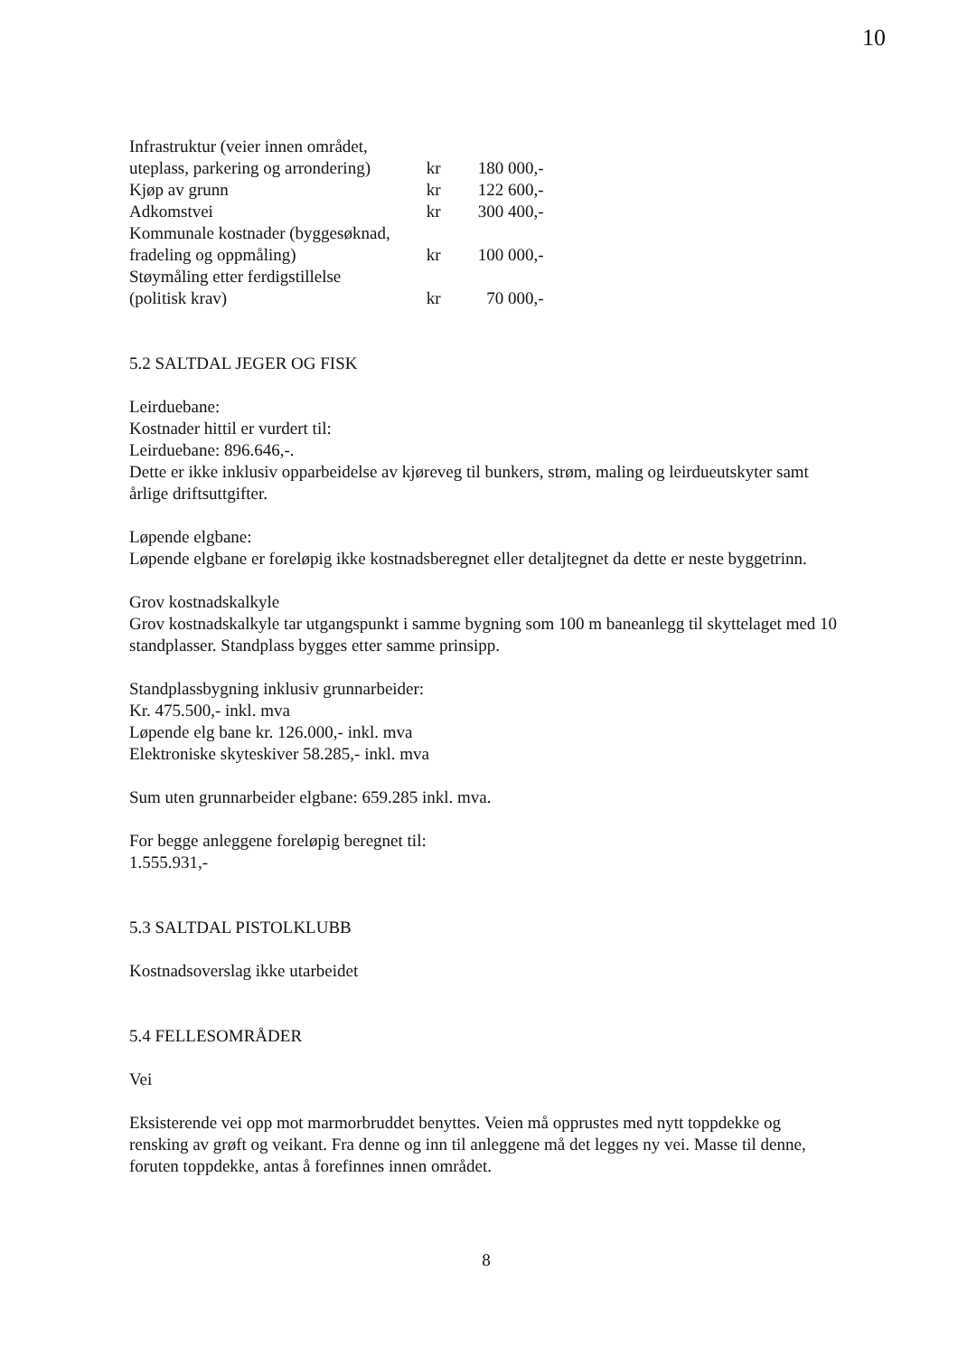10
| Infrastruktur (veier innen området, uteplass, parkering og arrondering) | kr | 180 000,- |
| Kjøp av grunn | kr | 122 600,- |
| Adkomstvei | kr | 300 400,- |
| Kommunale kostnader (byggesøknad, fradeling og oppmåling) | kr | 100 000,- |
| Støymåling etter ferdigstillelse (politisk krav) | kr | 70 000,- |
5.2 SALTDAL JEGER OG FISK
Leirduebane:
Kostnader hittil er vurdert til:
Leirduebane: 896.646,-.
Dette er ikke inklusiv opparbeidelse av kjøreveg til bunkers, strøm, maling og leirdueutskyter samt årlige driftsuttgifter.
Løpende elgbane:
Løpende elgbane er foreløpig ikke kostnadsberegnet eller detaljtegnet da dette er neste byggetrinn.
Grov kostnadskalkyle
Grov kostnadskalkyle tar utgangspunkt i samme bygning som 100 m baneanlegg til skyttelaget med 10 standplasser. Standplass bygges etter samme prinsipp.
Standplassbygning inklusiv grunnarbeider:
Kr. 475.500,- inkl. mva
Løpende elg bane kr. 126.000,- inkl. mva
Elektroniske skyteskiver 58.285,- inkl. mva
Sum uten grunnarbeider elgbane: 659.285 inkl. mva.
For begge anleggene foreløpig beregnet til:
1.555.931,-
5.3 SALTDAL PISTOLKLUBB
Kostnadsoverslag ikke utarbeidet
5.4 FELLESOMRÅDER
Vei
Eksisterende vei opp mot marmorbruddet benyttes. Veien må opprustes med nytt toppdekke og rensking av grøft og veikant. Fra denne og inn til anleggene må det legges ny vei. Masse til denne, foruten toppdekke, antas å forefinnes innen området.
8